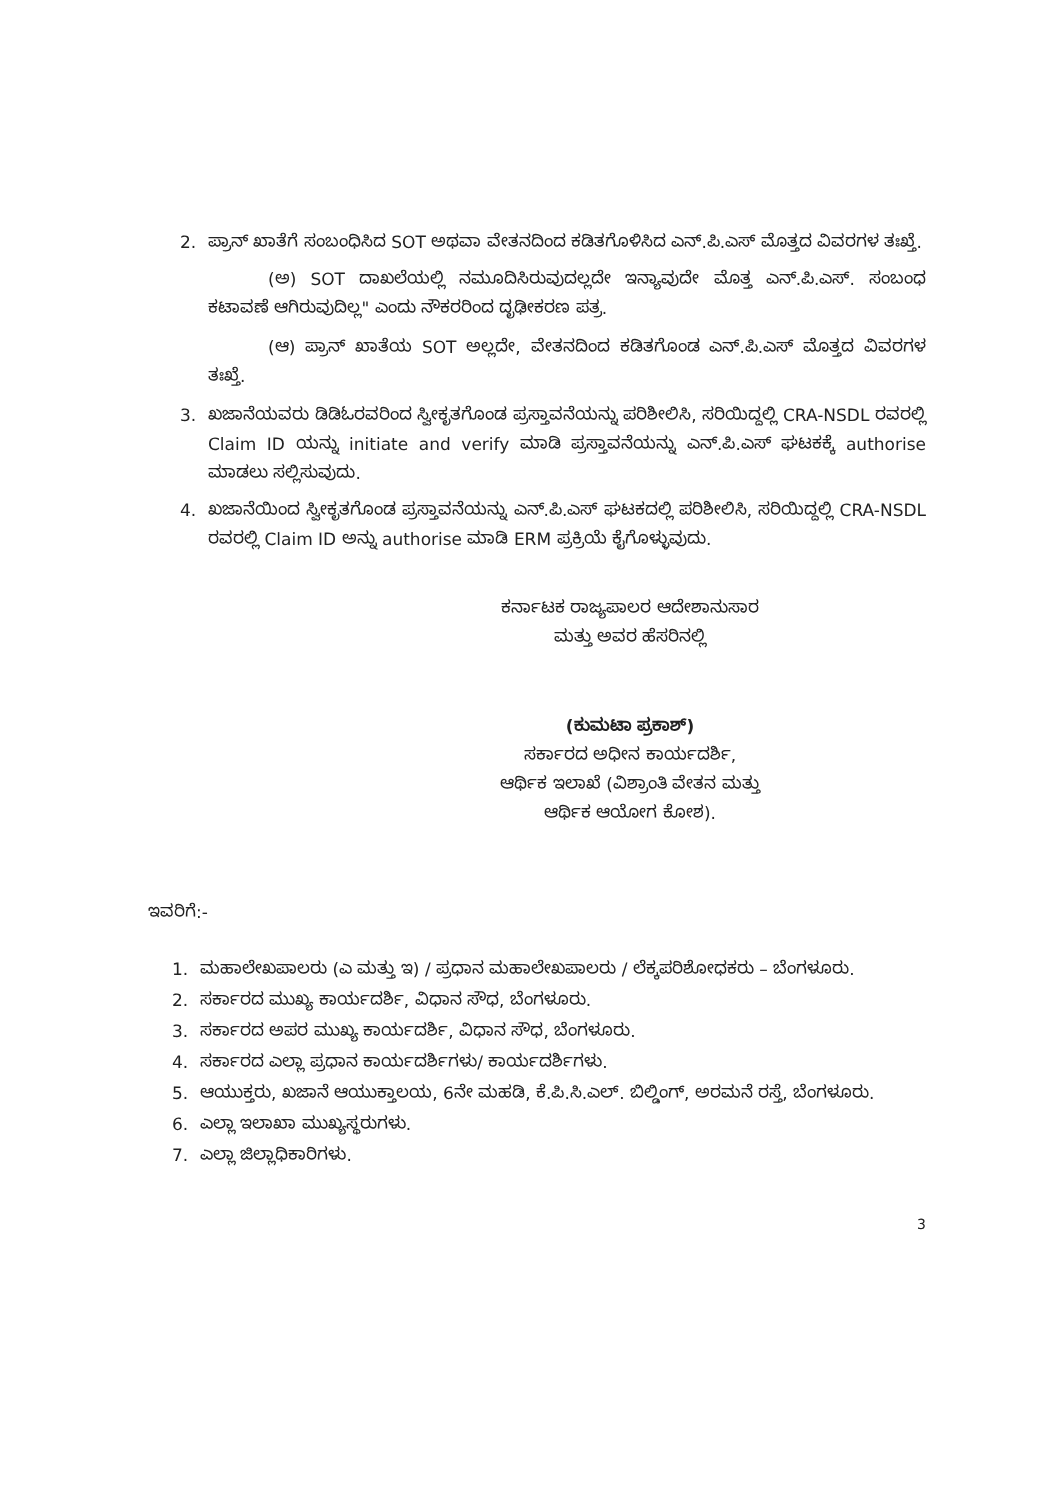2. ಪ್ರಾನ್ ಖಾತೆಗೆ ಸಂಬಂಧಿಸಿದ SOT ಅಥವಾ ವೇತನದಿಂದ ಕಡಿತಗೊಳಿಸಿದ ಎನ್.ಪಿ.ಎಸ್ ಮೊತ್ತದ ವಿವರಗಳ ತಃಖ್ತೆ.
(ಅ) SOT ದಾಖಲೆಯಲ್ಲಿ ನಮೂದಿಸಿರುವುದಲ್ಲದೇ ಇನ್ಯಾವುದೇ ಮೊತ್ತ ಎನ್.ಪಿ.ಎಸ್. ಸಂಬಂಧ ಕಟಾವಣೆ ಆಗಿರುವುದಿಲ್ಲ" ಎಂದು ನೌಕರರಿಂದ ದೃಢೀಕರಣ ಪತ್ರ.
(ಆ) ಪ್ರಾನ್ ಖಾತೆಯ SOT ಅಲ್ಲದೇ, ವೇತನದಿಂದ ಕಡಿತಗೊಂಡ ಎನ್.ಪಿ.ಎಸ್ ಮೊತ್ತದ ವಿವರಗಳ ತಃಖ್ತೆ.
3. ಖಜಾನೆಯವರು ಡಿಡಿಓರವರಿಂದ ಸ್ವೀಕೃತಗೊಂಡ ಪ್ರಸ್ತಾವನೆಯನ್ನು ಪರಿಶೀಲಿಸಿ, ಸರಿಯಿದ್ದಲ್ಲಿ CRA-NSDL ರವರಲ್ಲಿ Claim ID ಯನ್ನು initiate and verify ಮಾಡಿ ಪ್ರಸ್ತಾವನೆಯನ್ನು ಎನ್.ಪಿ.ಎಸ್ ಘಟಕಕ್ಕೆ authorise ಮಾಡಲು ಸಲ್ಲಿಸುವುದು.
4. ಖಜಾನೆಯಿಂದ ಸ್ವೀಕೃತಗೊಂಡ ಪ್ರಸ್ತಾವನೆಯನ್ನು ಎನ್.ಪಿ.ಎಸ್ ಘಟಕದಲ್ಲಿ ಪರಿಶೀಲಿಸಿ, ಸರಿಯಿದ್ದಲ್ಲಿ CRA-NSDL ರವರಲ್ಲಿ Claim ID ಅನ್ನು authorise ಮಾಡಿ ERM ಪ್ರಕ್ರಿಯೆ ಕೈಗೊಳ್ಳುವುದು.
ಕರ್ನಾಟಕ ರಾಜ್ಯಪಾಲರ ಆದೇಶಾನುಸಾರ
ಮತ್ತು ಅವರ ಹೆಸರಿನಲ್ಲಿ
(ಕುಮಟಾ ಪ್ರಕಾಶ್)
ಸರ್ಕಾರದ ಅಧೀನ ಕಾರ್ಯದರ್ಶಿ,
ಆರ್ಥಿಕ ಇಲಾಖೆ (ವಿಶ್ರಾಂತಿ ವೇತನ ಮತ್ತು
ಆರ್ಥಿಕ ಆಯೋಗ ಕೋಶ).
ಇವರಿಗೆ:-
1. ಮಹಾಲೇಖಪಾಲರು (ಎ ಮತ್ತು ಇ) / ಪ್ರಧಾನ ಮಹಾಲೇಖಪಾಲರು / ಲೆಕ್ಕಪರಿಶೋಧಕರು – ಬೆಂಗಳೂರು.
2. ಸರ್ಕಾರದ ಮುಖ್ಯ ಕಾರ್ಯದರ್ಶಿ, ವಿಧಾನ ಸೌಧ, ಬೆಂಗಳೂರು.
3. ಸರ್ಕಾರದ ಅಪರ ಮುಖ್ಯ ಕಾರ್ಯದರ್ಶಿ, ವಿಧಾನ ಸೌಧ, ಬೆಂಗಳೂರು.
4. ಸರ್ಕಾರದ ಎಲ್ಲಾ ಪ್ರಧಾನ ಕಾರ್ಯದರ್ಶಿಗಳು/ ಕಾರ್ಯದರ್ಶಿಗಳು.
5. ಆಯುಕ್ತರು, ಖಜಾನೆ ಆಯುಕ್ತಾಲಯ, 6ನೇ ಮಹಡಿ, ಕೆ.ಪಿ.ಸಿ.ಎಲ್. ಬಿಲ್ಡಿಂಗ್, ಅರಮನೆ ರಸ್ತೆ, ಬೆಂಗಳೂರು.
6. ಎಲ್ಲಾ ಇಲಾಖಾ ಮುಖ್ಯಸ್ಥರುಗಳು.
7. ಎಲ್ಲಾ ಜಿಲ್ಲಾಧಿಕಾರಿಗಳು.
3